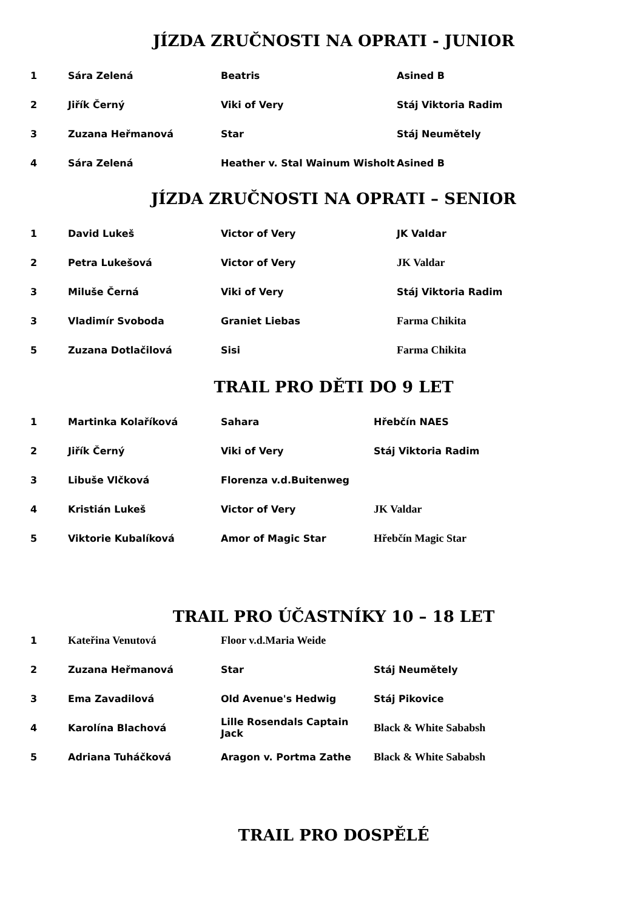JÍZDA ZRUČNOSTI NA OPRATI - JUNIOR
| 1 | Sára Zelená | Beatris | Asined B |
| 2 | Jiřík Černý | Viki of Very | Stáj Viktoria Radim |
| 3 | Zuzana Heřmanová | Star | Stáj Neumětely |
| 4 | Sára Zelená | Heather v. Stal Wainum Wisholt | Asined B |
JÍZDA ZRUČNOSTI NA OPRATI – SENIOR
| 1 | David Lukeš | Victor of Very | JK Valdar |
| 2 | Petra Lukešová | Victor of Very | JK Valdar |
| 3 | Miluše Černá | Viki of Very | Stáj Viktoria Radim |
| 3 | Vladimír Svoboda | Graniet Liebas | Farma Chikita |
| 5 | Zuzana Dotlačilová | Sisi | Farma Chikita |
TRAIL PRO DĚTI DO 9 LET
| 1 | Martinka Kolaříková | Sahara | Hřebčín NAES |
| 2 | Jiřík Černý | Viki of Very | Stáj Viktoria Radim |
| 3 | Libuše Vlčková | Florenza v.d.Buitenweg | |
| 4 | Kristián Lukeš | Victor of Very | JK Valdar |
| 5 | Viktorie Kubalíková | Amor of Magic Star | Hřebčín Magic Star |
TRAIL PRO ÚČASTNÍKY 10 – 18 LET
| 1 | Kateřina Venutová | Floor v.d.Maria Weide | |
| 2 | Zuzana Heřmanová | Star | Stáj Neumětely |
| 3 | Ema Zavadilová | Old Avenue's Hedwig | Stáj Pikovice |
| 4 | Karolína Blachová | Lille Rosendals Captain Jack | Black & White Sababsh |
| 5 | Adriana Tuháčková | Aragon v. Portma Zathe | Black & White Sababsh |
TRAIL PRO DOSPĚLÉ